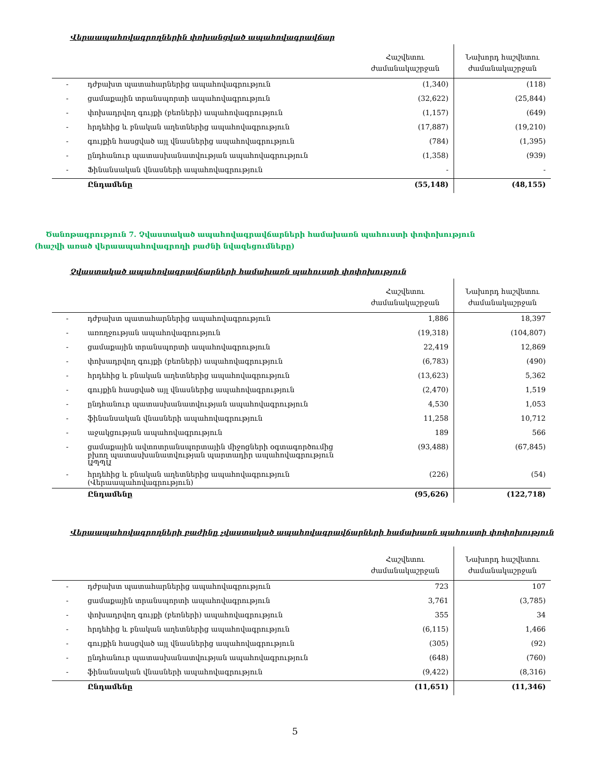Վերաապահովագրողներին փոխանցված ապահովագրավճար
| | | Հաշվետու ժամանակաշրջան | Նախորդ հաշվետու ժամանակաշրջան |
| --- | --- | --- | --- |
| - | դժբախտ պատահարներից ապահովագրություն | (1,340) | (118) |
| - | ցամաքային տրանսպորտի ապահովագրություն | (32,622) | (25,844) |
| - | փոխադրվող գույքի (բեռների) ապահովագրություն | (1,157) | (649) |
| - | հրդեհից և բնական աղետներից ապահովագրություն | (17,887) | (19,210) |
| - | գույքին հասցված այլ վնասներից ապահովագրություն | (784) | (1,395) |
| - | ընդհանուր պատասխանատվության ապահովագրություն | (1,358) | (939) |
| - | Ֆինանսական վնասների ապահովագրություն | - | - |
| | Ընդամենը | (55,148) | (48,155) |
Ծանոթագրություն 7. Չվաստակած ապահովագրավճարների համախառն պահուստի փոփոխություն (հաշվի առած վերաապահովագրողի բաժնի նվազեցումները)
Չվաստակած ապահովագրավճարների համախառն պահուստի փոփոխություն
| | | Հաշվետու ժամանակաշրջան | Նախորդ հաշվետու ժամանակաշրջան |
| --- | --- | --- | --- |
| - | դժբախտ պատահարներից ապահովագրություն | 1,886 | 18,397 |
| - | առողջության ապահովագրություն | (19,318) | (104,807) |
| - | ցամաքային տրանսպորտի ապահովագրություն | 22,419 | 12,869 |
| - | փոխադրվող գույքի (բեռների) ապահովագրություն | (6,783) | (490) |
| - | հրդեհից և բնական աղետներից ապահովագրություն | (13,623) | 5,362 |
| - | գույքին հասցված այլ վնասներից ապահովագրություն | (2,470) | 1,519 |
| - | ընդհանուր պատասխանատվության ապահովագրություն | 4,530 | 1,053 |
| - | ֆինանսական վնասների ապահովագրություն | 11,258 | 10,712 |
| - | աջակցության ապահովագրություն | 189 | 566 |
| - | ցամաքային ավտոտրանսպորտային միջոցների օգտագործումից բխող պատասխանատվության պարտադիր ապահովագրություն ԱՊՊԱ | (93,488) | (67,845) |
| - | հրդեհից և բնական աղետներից ապահովագրություն (Վերաապահովագրություն) | (226) | (54) |
| | Ընդամենը | (95,626) | (122,718) |
Վերաապահովագրողների բաժինը չվաստակած ապահովագրավճարների համախառն պահուստի փոփոխություն
| | | Հաշվետու ժամանակաշրջան | Նախորդ հաշվետու ժամանակաշրջան |
| --- | --- | --- | --- |
| - | դժբախտ պատահարներից ապահովագրություն | 723 | 107 |
| - | ցամաքային տրանսպորտի ապահովագրություն | 3,761 | (3,785) |
| - | փոխադրվող գույքի (բեռների) ապահովագրություն | 355 | 34 |
| - | հրդեհից և բնական աղետներից ապահովագրություն | (6,115) | 1,466 |
| - | գույքին հասցված այլ վնասներից ապահովագրություն | (305) | (92) |
| - | ընդհանուր պատասխանատվության ապահովագրություն | (648) | (760) |
| - | ֆինանսական վնասների ապահովագրություն | (9,422) | (8,316) |
| | Ընդամենը | (11,651) | (11,346) |
5